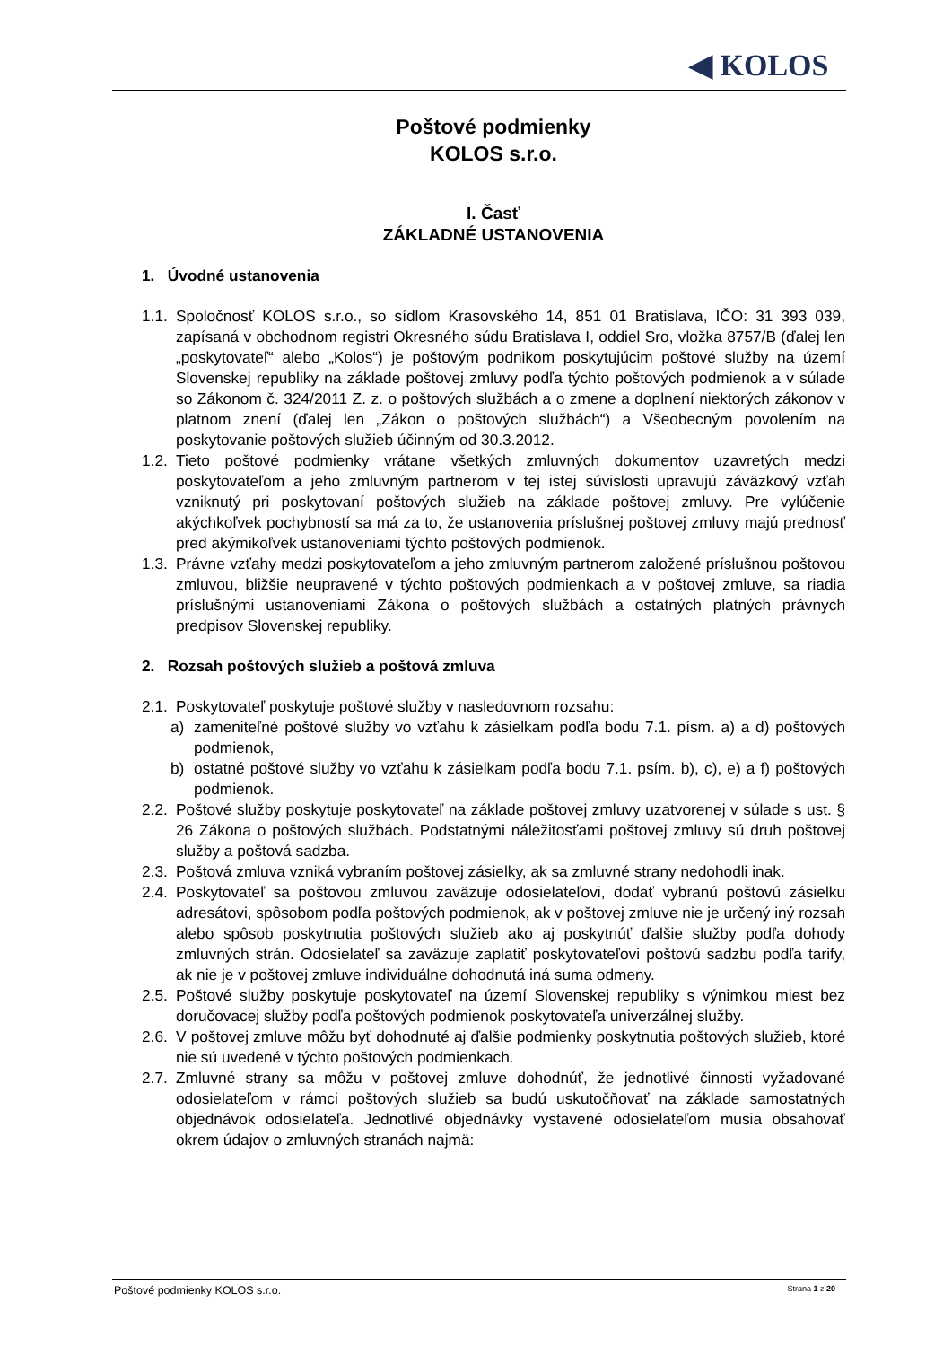◀ KOLOS
Poštové podmienky
KOLOS s.r.o.
I. Časť
ZÁKLADNÉ USTANOVENIA
1. Úvodné ustanovenia
1.1. Spoločnosť KOLOS s.r.o., so sídlom Krasovského 14, 851 01 Bratislava, IČO: 31 393 039, zapísaná v obchodnom registri Okresného súdu Bratislava I, oddiel Sro, vložka 8757/B (ďalej len „poskytovateľ“ alebo „Kolos“) je poštovým podnikom poskytujúcim poštové služby na území Slovenskej republiky na základe poštovej zmluvy podľa týchto poštových podmienok a v súlade so Zákonom č. 324/2011 Z. z. o poštových službách a o zmene a doplnení niektorých zákonov v platnom znení (ďalej len „Zákon o poštových službách“) a Všeobecným povolením na poskytovanie poštových služieb účinným od 30.3.2012.
1.2. Tieto poštové podmienky vrátane všetkých zmluvných dokumentov uzavretých medzi poskytovateľom a jeho zmluvným partnerom v tej istej súvislosti upravujú záväzkový vzťah vzniknutý pri poskytovaní poštových služieb na základe poštovej zmluvy. Pre vylúčenie akýchkoľvek pochybností sa má za to, že ustanovenia príslušnej poštovej zmluvy majú prednosť pred akýmikoľvek ustanoveniami týchto poštových podmienok.
1.3. Právne vzťahy medzi poskytovateľom a jeho zmluvným partnerom založené príslušnou poštovou zmluvou, bližšie neupravené v týchto poštových podmienkach a v poštovej zmluve, sa riadia príslušnými ustanoveniami Zákona o poštových službách a ostatných platných právnych predpisov Slovenskej republiky.
2. Rozsah poštových služieb a poštová zmluva
2.1. Poskytovateľ poskytuje poštové služby v nasledovnom rozsahu:
a) zameniteľné poštové služby vo vzťahu k zásielkam podľa bodu 7.1. písm. a) a d) poštových podmienok,
b) ostatné poštové služby vo vzťahu k zásielkam podľa bodu 7.1. psím. b), c), e) a f) poštových podmienok.
2.2. Poštové služby poskytuje poskytovateľ na základe poštovej zmluvy uzatvorenej v súlade s ust. § 26 Zákona o poštových službách. Podstatnými náležitosťami poštovej zmluvy sú druh poštovej služby a poštová sadzba.
2.3. Poštová zmluva vzniká vybraním poštovej zásielky, ak sa zmluvné strany nedohodli inak.
2.4. Poskytovateľ sa poštovou zmluvou zaväzuje odosielateľovi, dodať vybranú poštovú zásielku adresátovi, spôsobom podľa poštových podmienok, ak v poštovej zmluve nie je určený iný rozsah alebo spôsob poskytnutia poštových služieb ako aj poskytnúť ďalšie služby podľa dohody zmluvných strán. Odosielateľ sa zaväzuje zaplatiť poskytovateľovi poštovú sadzbu podľa tarify, ak nie je v poštovej zmluve individuálne dohodnutá iná suma odmeny.
2.5. Poštové služby poskytuje poskytovateľ na území Slovenskej republiky s výnimkou miest bez doručovacej služby podľa poštových podmienok poskytovateľa univerzálnej služby.
2.6. V poštovej zmluve môžu byť dohodnuté aj ďalšie podmienky poskytnutia poštových služieb, ktoré nie sú uvedené v týchto poštových podmienkach.
2.7. Zmluvné strany sa môžu v poštovej zmluve dohodnúť, že jednotlivé činnosti vyžadované odosielateľom v rámci poštových služieb sa budú uskutočňovať na základe samostatných objednávok odosielateľa. Jednotlivé objednávky vystavené odosielateľom musia obsahovať okrem údajov o zmluvných stranách najmä:
Poštové podmienky KOLOS s.r.o. Strana 1 z 20